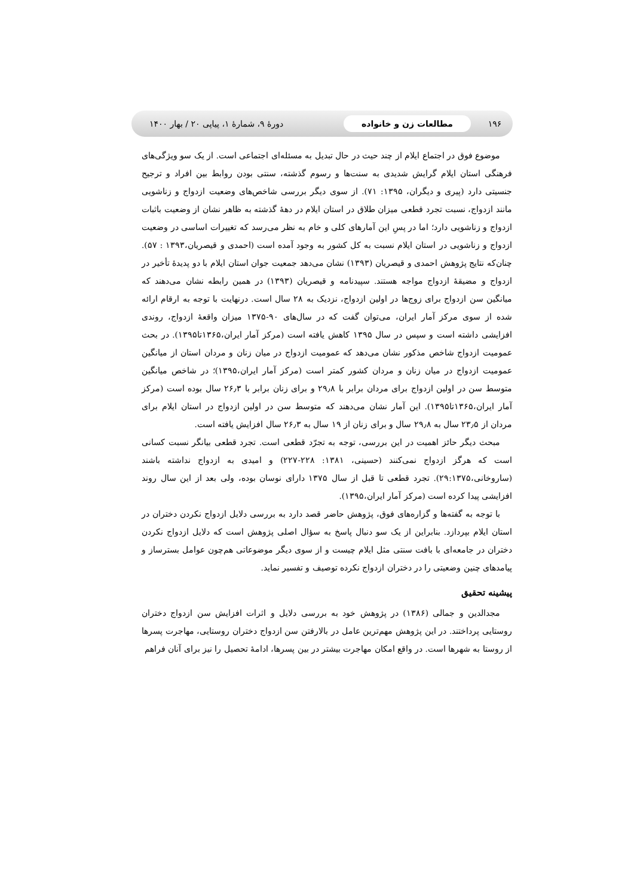۱۹۶ مطالعات زن و خانواده دورهٔ ۹، شمارهٔ ۱، پیاپی ۲۰ / بهار ۱۴۰۰
موضوع فوق در اجتماع ایلام از چند حیث در حال تبدیل به مسئله‌ای اجتماعی است. از یک سو ویژگی‌های فرهنگی استان ایلام گرایش شدیدی به سنت‌ها و رسوم گذشته، سنتی بودن روابط بین افراد و ترجیح جنسیتی دارد (پیری و دیگران، ۱۳۹۵: ۷۱). از سوی دیگر بررسی شاخص‌های وضعیت ازدواج و زناشویی مانند ازدواج، نسبت تجرد قطعی میزان طلاق در استان ایلام در دههٔ گذشته به ظاهر نشان از وضعیت باثبات ازدواج و زناشویی دارد؛ اما در پسِ این آمارهای کلی و خام به نظر می‌رسد که تغییرات اساسی در وضعیت ازدواج و زناشویی در استان ایلام نسبت به کل کشور به وجود آمده است (احمدی و قیصریان،۱۳۹۳ : ۵۷). چنان‌که نتایج پژوهش احمدی و قیصریان (۱۳۹۳) نشان می‌دهد جمعیت جوان استان ایلام با دو پدیدهٔ تأخیر در ازدواج و مضیقهٔ ازدواج مواجه هستند. سپیدنامه و قیصریان (۱۳۹۳) در همین رابطه نشان می‌دهند که میانگین سن ازدواج برای زوج‌ها در اولین ازدواج، نزدیک به ۲۸ سال است. درنهایت با توجه به ارقام ارائه شده از سوی مرکز آمار ایران، می‌توان گفت که در سال‌های ۹۰-۱۳۷۵ میزان واقعهٔ ازدواج، روندی افزایشی داشته است و سپس در سال ۱۳۹۵ کاهش یافته است (مرکز آمار ایران،۱۳۶۵تا۱۳۹۵). در بحث عمومیت ازدواج شاخص مذکور نشان می‌دهد که عمومیت ازدواج در میان زنان و مردان استان از میانگین عمومیت ازدواج در میان زنان و مردان کشور کمتر است (مرکز آمار ایران،۱۳۹۵)؛ در شاخص میانگین متوسط سن در اولین ازدواج برای مردان برابر با ۲۹٫۸ و برای زنان برابر با ۲۶٫۳ سال بوده است (مرکز آمار ایران،۱۳۶۵تا۱۳۹۵). این آمار نشان می‌دهند که متوسط سن در اولین ازدواج در استان ایلام برای مردان از ۲۳٫۵ سال به ۲۹٫۸ سال و برای زنان از ۱۹ سال به ۲۶٫۳ سال افزایش یافته است.
مبحث دیگر حائز اهمیت در این بررسی، توجه به تجرّد قطعی است. تجرد قطعی بیانگر نسبت کسانی است که هرگز ازدواج نمی‌کنند (حسینی، ۱۳۸۱: ۲۲۸-۲۲۷) و امیدی به ازدواج نداشته باشند (ساروخانی،۲۹:۱۳۷۵). تجرد قطعی تا قبل از سال ۱۳۷۵ دارای نوسان بوده، ولی بعد از این سال روند افزایشی پیدا کرده است (مرکز آمار ایران،۱۳۹۵).
با توجه به گفته‌ها و گزاره‌های فوق، پژوهش حاضر قصد دارد به بررسی دلایل ازدواج نکردن دختران در استان ایلام بپردازد. بنابراین از یک سو دنبال پاسخ به سؤال اصلی پژوهش است که دلایل ازدواج نکردن دختران در جامعه‌ای با بافت سنتی مثل ایلام چیست و از سوی دیگر موضوعاتی هم‌چون عوامل بسترساز و پیامدهای چنین وضعیتی را در دختران ازدواج نکرده توصیف و تفسیر نماید.
پیشینه تحقیق
مجدالدین و جمالی (۱۳۸۶) در پژوهش خود به بررسی دلایل و اثرات افزایش سن ازدواج دختران روستایی پرداختند. در این پژوهش مهم‌ترین عامل در بالارفتن سن ازدواج دختران روستایی، مهاجرت پسرها از روستا به شهرها است. در واقع امکان مهاجرت بیشتر در بین پسرها، ادامهٔ تحصیل را نیز برای آنان فراهم